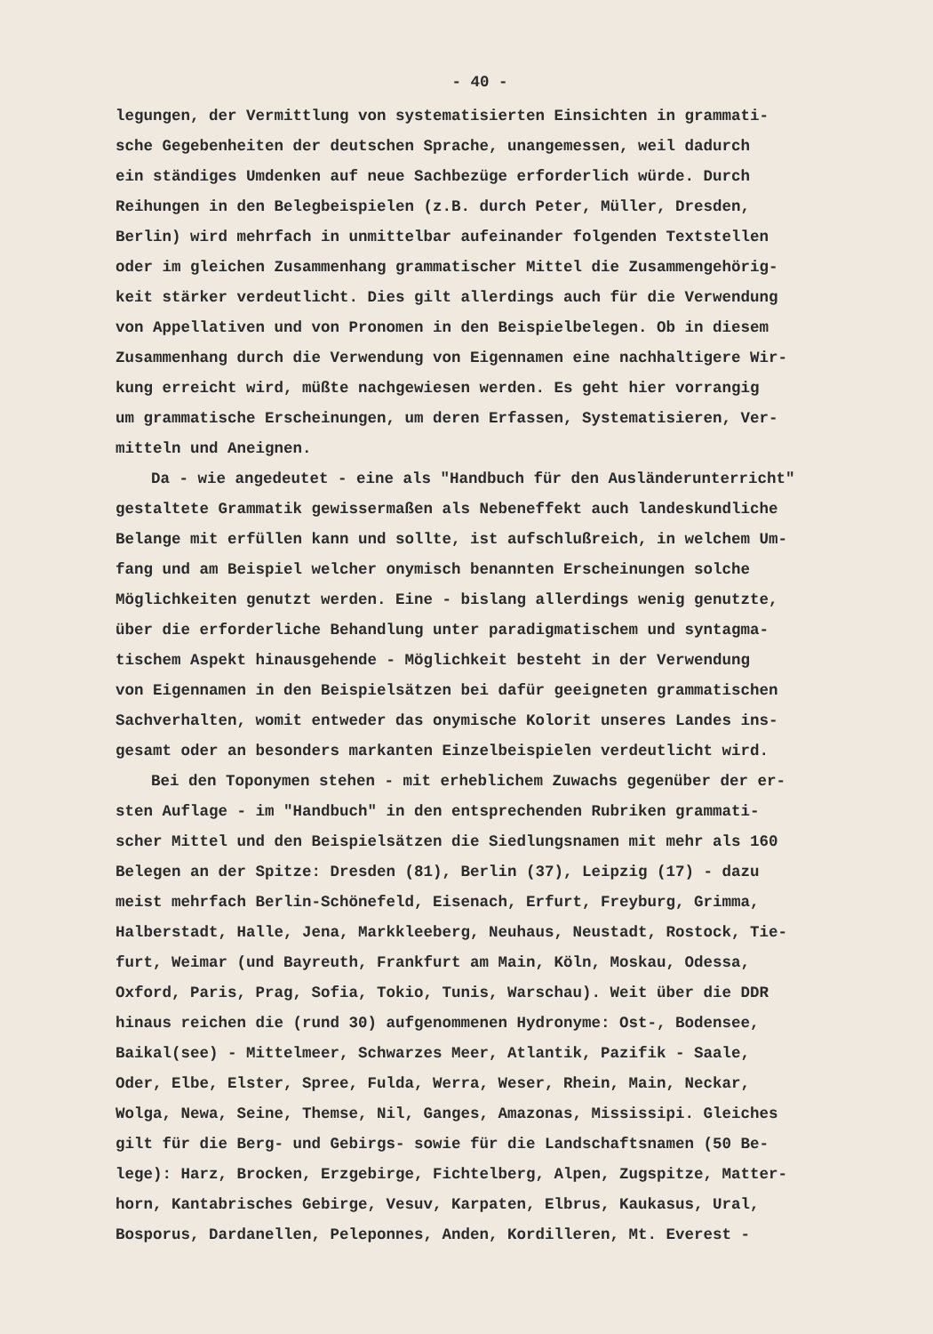- 40 -
legungen, der Vermittlung von systematisierten Einsichten in grammati-
sche Gegebenheiten der deutschen Sprache, unangemessen, weil dadurch
ein ständiges Umdenken auf neue Sachbezüge erforderlich würde. Durch
Reihungen in den Belegbeispielen (z.B. durch Peter, Müller, Dresden,
Berlin) wird mehrfach in unmittelbar aufeinander folgenden Textstellen
oder im gleichen Zusammenhang grammatischer Mittel die Zusammengehörig-
keit stärker verdeutlicht. Dies gilt allerdings auch für die Verwendung
von Appellativen und von Pronomen in den Beispielbelegen. Ob in diesem
Zusammenhang durch die Verwendung von Eigennamen eine nachhaltigere Wir-
kung erreicht wird, müßte nachgewiesen werden. Es geht hier vorrangig
um grammatische Erscheinungen, um deren Erfassen, Systematisieren, Ver-
mitteln und Aneignen.
Da - wie angedeutet - eine als "Handbuch für den Ausländerunterricht"
gestaltete Grammatik gewissermaßen als Nebeneffekt auch landeskundliche
Belange mit erfüllen kann und sollte, ist aufschlußreich, in welchem Um-
fang und am Beispiel welcher onymisch benannten Erscheinungen solche
Möglichkeiten genutzt werden. Eine - bislang allerdings wenig genutzte,
über die erforderliche Behandlung unter paradigmatischem und syntagma-
tischem Aspekt hinausgehende - Möglichkeit besteht in der Verwendung
von Eigennamen in den Beispielsätzen bei dafür geeigneten grammatischen
Sachverhalten, womit entweder das onymische Kolorit unseres Landes ins-
gesamt oder an besonders markanten Einzelbeispielen verdeutlicht wird.
Bei den Toponymen stehen - mit erheblichem Zuwachs gegenüber der er-
sten Auflage - im "Handbuch" in den entsprechenden Rubriken grammati-
scher Mittel und den Beispielsätzen die Siedlungsnamen mit mehr als 160
Belegen an der Spitze: Dresden (81), Berlin (37), Leipzig (17) - dazu
meist mehrfach Berlin-Schönefeld, Eisenach, Erfurt, Freyburg, Grimma,
Halberstadt, Halle, Jena, Markkleeberg, Neuhaus, Neustadt, Rostock, Tie-
furt, Weimar (und Bayreuth, Frankfurt am Main, Köln, Moskau, Odessa,
Oxford, Paris, Prag, Sofia, Tokio, Tunis, Warschau). Weit über die DDR
hinaus reichen die (rund 30) aufgenommenen Hydronyme: Ost-, Bodensee,
Baikal(see) - Mittelmeer, Schwarzes Meer, Atlantik, Pazifik - Saale,
Oder, Elbe, Elster, Spree, Fulda, Werra, Weser, Rhein, Main, Neckar,
Wolga, Newa, Seine, Themse, Nil, Ganges, Amazonas, Mississipi. Gleiches
gilt für die Berg- und Gebirgs- sowie für die Landschaftsnamen (50 Be-
lege): Harz, Brocken, Erzgebirge, Fichtelberg, Alpen, Zugspitze, Matter-
horn, Kantabrisches Gebirge, Vesuv, Karpaten, Elbrus, Kaukasus, Ural,
Bosporus, Dardanellen, Peleponnes, Anden, Kordilleren, Mt. Everest -